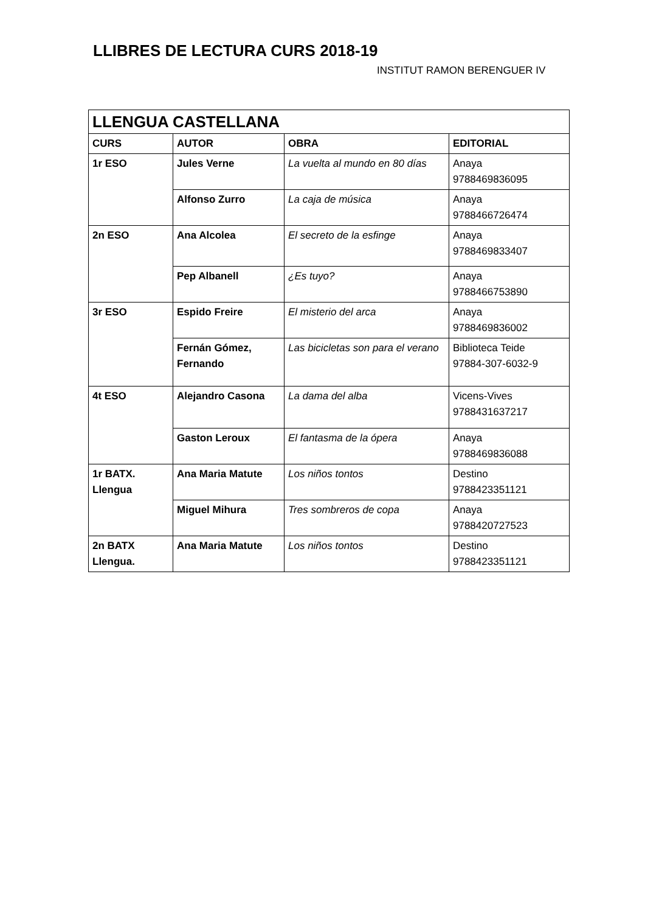LLIBRES DE LECTURA CURS 2018-19
INSTITUT RAMON BERENGUER IV
| LLENGUA CASTELLANA | | | |
| --- | --- | --- | --- |
| CURS | AUTOR | OBRA | EDITORIAL |
| 1r ESO | Jules Verne | La vuelta al mundo en 80 días | Anaya 9788469836095 |
| | Alfonso Zurro | La caja de música | Anaya 9788466726474 |
| 2n ESO | Ana Alcolea | El secreto de la esfinge | Anaya 9788469833407 |
| | Pep Albanell | ¿Es tuyo? | Anaya 9788466753890 |
| 3r ESO | Espido Freire | El misterio del arca | Anaya 9788469836002 |
| | Fernán Gómez, Fernando | Las bicicletas son para el verano | Biblioteca Teide 97884-307-6032-9 |
| 4t ESO | Alejandro Casona | La dama del alba | Vicens-Vives 9788431637217 |
| | Gaston Leroux | El fantasma de la ópera | Anaya 9788469836088 |
| 1r BATX. Llengua | Ana Maria Matute | Los niños tontos | Destino 9788423351121 |
| | Miguel Mihura | Tres sombreros de copa | Anaya 9788420727523 |
| 2n BATX Llengua. | Ana Maria Matute | Los niños tontos | Destino 9788423351121 |